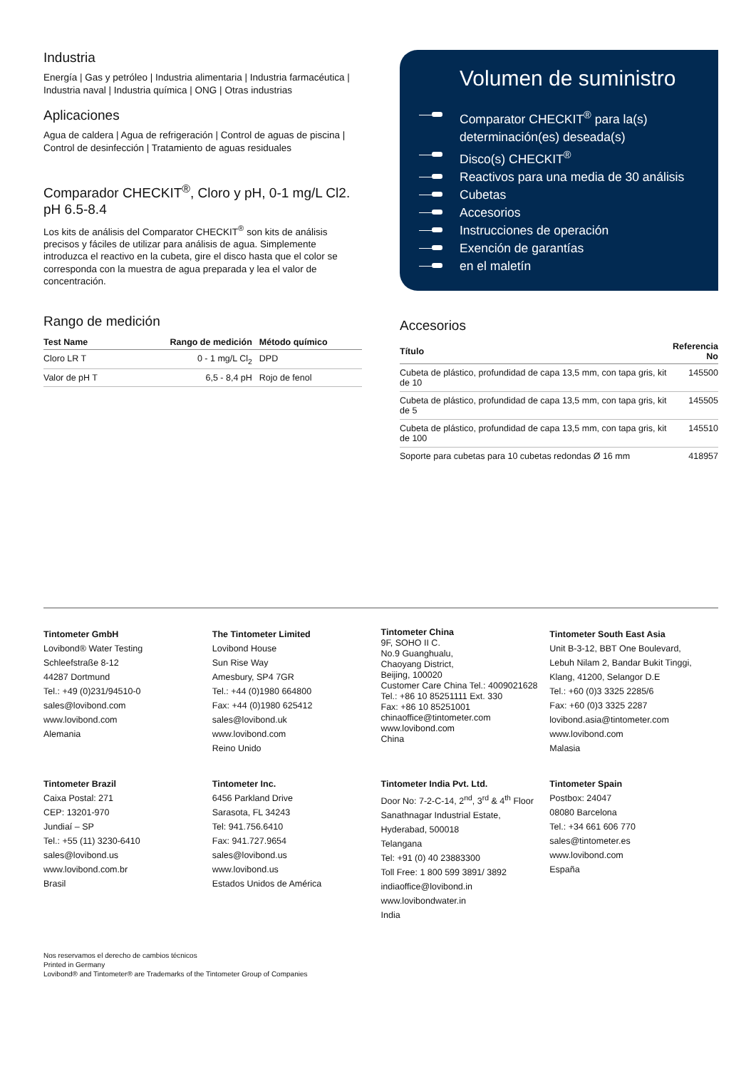Industria
Energía | Gas y petróleo | Industria alimentaria | Industria farmacéutica | Industria naval | Industria química | ONG | Otras industrias
Aplicaciones
Agua de caldera | Agua de refrigeración | Control de aguas de piscina | Control de desinfección | Tratamiento de aguas residuales
Comparador CHECKIT<sup>®</sup>, Cloro y pH, 0-1 mg/L Cl2. pH 6.5-8.4
Los kits de análisis del Comparator CHECKIT<sup>®</sup> son kits de análisis precisos y fáciles de utilizar para análisis de agua. Simplemente introduzca el reactivo en la cubeta, gire el disco hasta que el color se corresponda con la muestra de agua preparada y lea el valor de concentración.
Rango de medición
| Test Name | Rango de medición | Método químico |
| --- | --- | --- |
| Cloro LR T | 0 - 1 mg/L Cl<sub>2</sub> | DPD |
| Valor de pH T | 6,5 - 8,4 pH | Rojo de fenol |
Volumen de suministro
Comparator CHECKIT<sup>®</sup> para la(s) determinación(es) deseada(s)
Disco(s) CHECKIT<sup>®</sup>
Reactivos para una media de 30 análisis
Cubetas
Accesorios
Instrucciones de operación
Exención de garantías
en el maletín
Accesorios
| Título | Referencia No |
| --- | --- |
| Cubeta de plástico, profundidad de capa 13,5 mm, con tapa gris, kit de 10 | 145500 |
| Cubeta de plástico, profundidad de capa 13,5 mm, con tapa gris, kit de 5 | 145505 |
| Cubeta de plástico, profundidad de capa 13,5 mm, con tapa gris, kit de 100 | 145510 |
| Soporte para cubetas para 10 cubetas redondas Ø 16 mm | 418957 |
Tintometer GmbH
Lovibond® Water Testing
Schleefstraße 8-12
44287 Dortmund
Tel.: +49 (0)231/94510-0
sales@lovibond.com
www.lovibond.com
Alemania
The Tintometer Limited
Lovibond House
Sun Rise Way
Amesbury, SP4 7GR
Tel.: +44 (0)1980 664800
Fax: +44 (0)1980 625412
sales@lovibond.uk
www.lovibond.com
Reino Unido
Tintometer China
9F, SOHO II C.
No.9 Guanghualu,
Chaoyang District,
Beijing, 100020
Customer Care China Tel.: 4009021628
Tel.: +86 10 85251111 Ext. 330
Fax: +86 10 85251001
chinaoffice@tintometer.com
www.lovibond.com
China
Tintometer South East Asia
Unit B-3-12, BBT One Boulevard,
Lebuh Nilam 2, Bandar Bukit Tinggi,
Klang, 41200, Selangor D.E
Tel.: +60 (0)3 3325 2285/6
Fax: +60 (0)3 3325 2287
lovibond.asia@tintometer.com
www.lovibond.com
Malasia
Tintometer Brazil
Caixa Postal: 271
CEP: 13201-970
Jundiaí – SP
Tel.: +55 (11) 3230-6410
sales@lovibond.us
www.lovibond.com.br
Brasil
Tintometer Inc.
6456 Parkland Drive
Sarasota, FL 34243
Tel: 941.756.6410
Fax: 941.727.9654
sales@lovibond.us
www.lovibond.us
Estados Unidos de América
Tintometer India Pvt. Ltd.
Door No: 7-2-C-14, 2<sup>nd</sup>, 3<sup>rd</sup> & 4<sup>th</sup> Floor
Sanathnagar Industrial Estate,
Hyderabad, 500018
Telangana
Tel: +91 (0) 40 23883300
Toll Free: 1 800 599 3891/ 3892
indiaoffice@lovibond.in
www.lovibondwater.in
India
Tintometer Spain
Postbox: 24047
08080 Barcelona
Tel.: +34 661 606 770
sales@tintometer.es
www.lovibond.com
España
Nos reservamos el derecho de cambios técnicos
Printed in Germany
Lovibond® and Tintometer® are Trademarks of the Tintometer Group of Companies